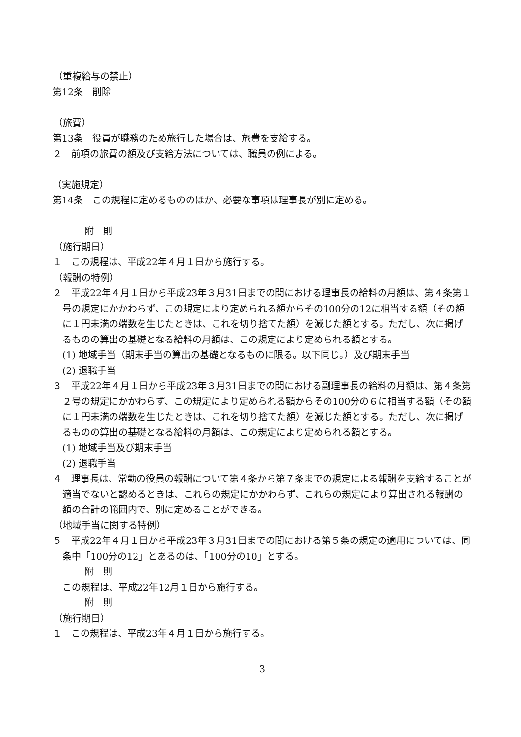（重複給与の禁止）
第12条　削除
（旅費）
第13条　役員が職務のため旅行した場合は、旅費を支給する。
２　前項の旅費の額及び支給方法については、職員の例による。
（実施規定）
第14条　この規程に定めるもののほか、必要な事項は理事長が別に定める。
附　則
（施行期日）
１　この規程は、平成22年４月１日から施行する。
（報酬の特例）
２　平成22年４月１日から平成23年３月31日までの間における理事長の給料の月額は、第４条第１号の規定にかかわらず、この規定により定められる額からその100分の12に相当する額（その額に１円未満の端数を生じたときは、これを切り捨てた額）を減じた額とする。ただし、次に掲げるものの算出の基礎となる給料の月額は、この規定により定められる額とする。
(1) 地域手当（期末手当の算出の基礎となるものに限る。以下同じ。）及び期末手当
(2) 退職手当
３　平成22年４月１日から平成23年３月31日までの間における副理事長の給料の月額は、第４条第２号の規定にかかわらず、この規定により定められる額からその100分の６に相当する額（その額に１円未満の端数を生じたときは、これを切り捨てた額）を減じた額とする。ただし、次に掲げるものの算出の基礎となる給料の月額は、この規定により定められる額とする。
(1) 地域手当及び期末手当
(2) 退職手当
４　理事長は、常勤の役員の報酬について第４条から第７条までの規定による報酬を支給することが適当でないと認めるときは、これらの規定にかかわらず、これらの規定により算出される報酬の額の合計の範囲内で、別に定めることができる。
（地域手当に関する特例）
５　平成22年４月１日から平成23年３月31日までの間における第５条の規定の適用については、同条中「100分の12」とあるのは、「100分の10」とする。
附　則
この規程は、平成22年12月１日から施行する。
附　則
（施行期日）
１　この規程は、平成23年４月１日から施行する。
3